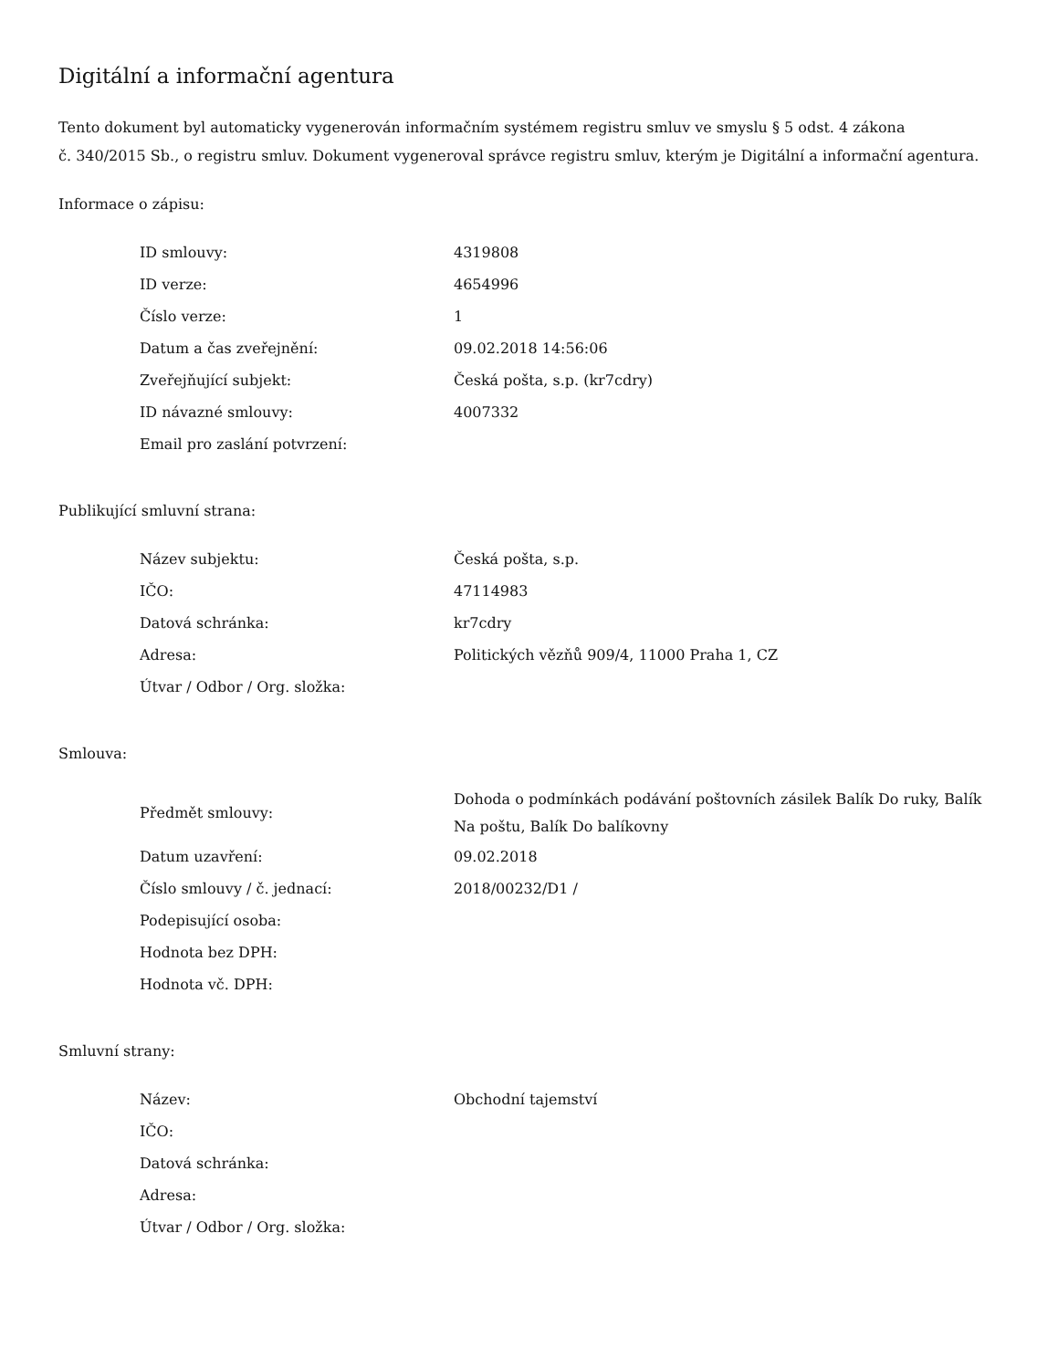Digitální a informační agentura
Tento dokument byl automaticky vygenerován informačním systémem registru smluv ve smyslu § 5 odst. 4 zákona
č. 340/2015 Sb., o registru smluv. Dokument vygeneroval správce registru smluv, kterým je Digitální a informační agentura.
Informace o zápisu:
| ID smlouvy: | 4319808 |
| ID verze: | 4654996 |
| Číslo verze: | 1 |
| Datum a čas zveřejnění: | 09.02.2018 14:56:06 |
| Zveřejňující subjekt: | Česká pošta, s.p. (kr7cdry) |
| ID návazné smlouvy: | 4007332 |
| Email pro zaslání potvrzení: | |
Publikující smluvní strana:
| Název subjektu: | Česká pošta, s.p. |
| IČO: | 47114983 |
| Datová schránka: | kr7cdry |
| Adresa: | Politických vězňů 909/4, 11000 Praha 1, CZ |
| Útvar / Odbor / Org. složka: | |
Smlouva:
| Předmět smlouvy: | Dohoda o podmínkách podávání poštovních zásilek Balík Do ruky, Balík Na poštu, Balík Do balíkovny |
| Datum uzavření: | 09.02.2018 |
| Číslo smlouvy / č. jednací: | 2018/00232/D1 / |
| Podepisující osoba: | |
| Hodnota bez DPH: | |
| Hodnota vč. DPH: | |
Smluvní strany:
| Název: | Obchodní tajemství |
| IČO: | |
| Datová schránka: | |
| Adresa: | |
| Útvar / Odbor / Org. složka: | |